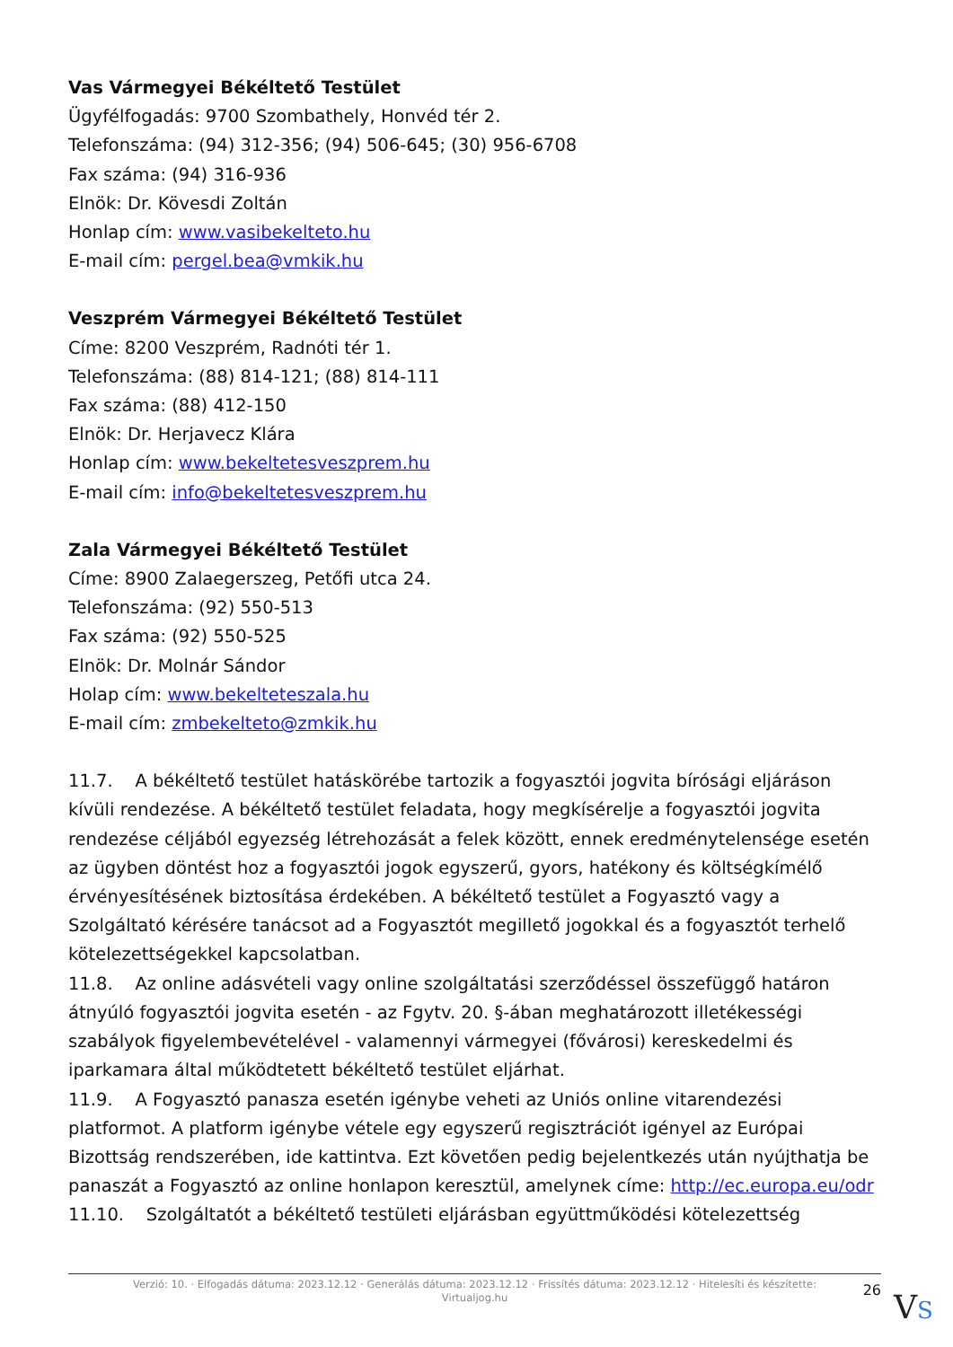Vas Vármegyei Békéltető Testület
Ügyfélfogadás: 9700 Szombathely, Honvéd tér 2.
Telefonszáma: (94) 312-356; (94) 506-645; (30) 956-6708
Fax száma: (94) 316-936
Elnök: Dr. Kövesdi Zoltán
Honlap cím: www.vasibekelteto.hu
E-mail cím: pergel.bea@vmkik.hu
Veszprém Vármegyei Békéltető Testület
Címe: 8200 Veszprém, Radnóti tér 1.
Telefonszáma: (88) 814-121; (88) 814-111
Fax száma: (88) 412-150
Elnök: Dr. Herjavecz Klára
Honlap cím: www.bekeltetesveszprem.hu
E-mail cím: info@bekeltetesveszprem.hu
Zala Vármegyei Békéltető Testület
Címe: 8900 Zalaegerszeg, Petőfi utca 24.
Telefonszáma: (92) 550-513
Fax száma: (92) 550-525
Elnök: Dr. Molnár Sándor
Holap cím: www.bekelteteszala.hu
E-mail cím: zmbekelteto@zmkik.hu
11.7. A békéltető testület hatáskörébe tartozik a fogyasztói jogvita bírósági eljáráson kívüli rendezése. A békéltető testület feladata, hogy megkísérelje a fogyasztói jogvita rendezése céljából egyezség létrehozását a felek között, ennek eredménytelensége esetén az ügyben döntést hoz a fogyasztói jogok egyszerű, gyors, hatékony és költségkímélő érvényesítésének biztosítása érdekében. A békéltető testület a Fogyasztó vagy a Szolgáltató kérésére tanácsot ad a Fogyasztót megillető jogokkal és a fogyasztót terhelő kötelezettségekkel kapcsolatban.
11.8. Az online adásvételi vagy online szolgáltatási szerződéssel összefüggő határon átnyúló fogyasztói jogvita esetén - az Fgytv. 20. §-ában meghatározott illetékességi szabályok figyelembevételével - valamennyi vármegyei (fővárosi) kereskedelmi és iparkamara által működtetett békéltető testület eljárhat.
11.9. A Fogyasztó panasza esetén igénybe veheti az Uniós online vitarendezési platformot. A platform igénybe vétele egy egyszerű regisztrációt igényel az Európai Bizottság rendszerében, ide kattintva. Ezt követően pedig bejelentkezés után nyújthatja be panaszát a Fogyasztó az online honlapon keresztül, amelynek címe: http://ec.europa.eu/odr
11.10. Szolgáltatót a békéltető testületi eljárásban együttműködési kötelezettség
Verzió: 10. · Elfogadás dátuma: 2023.12.12 · Generálás dátuma: 2023.12.12 · Frissítés dátuma: 2023.12.12 · Hitelesíti és készítette: Virtualjog.hu
26
VS